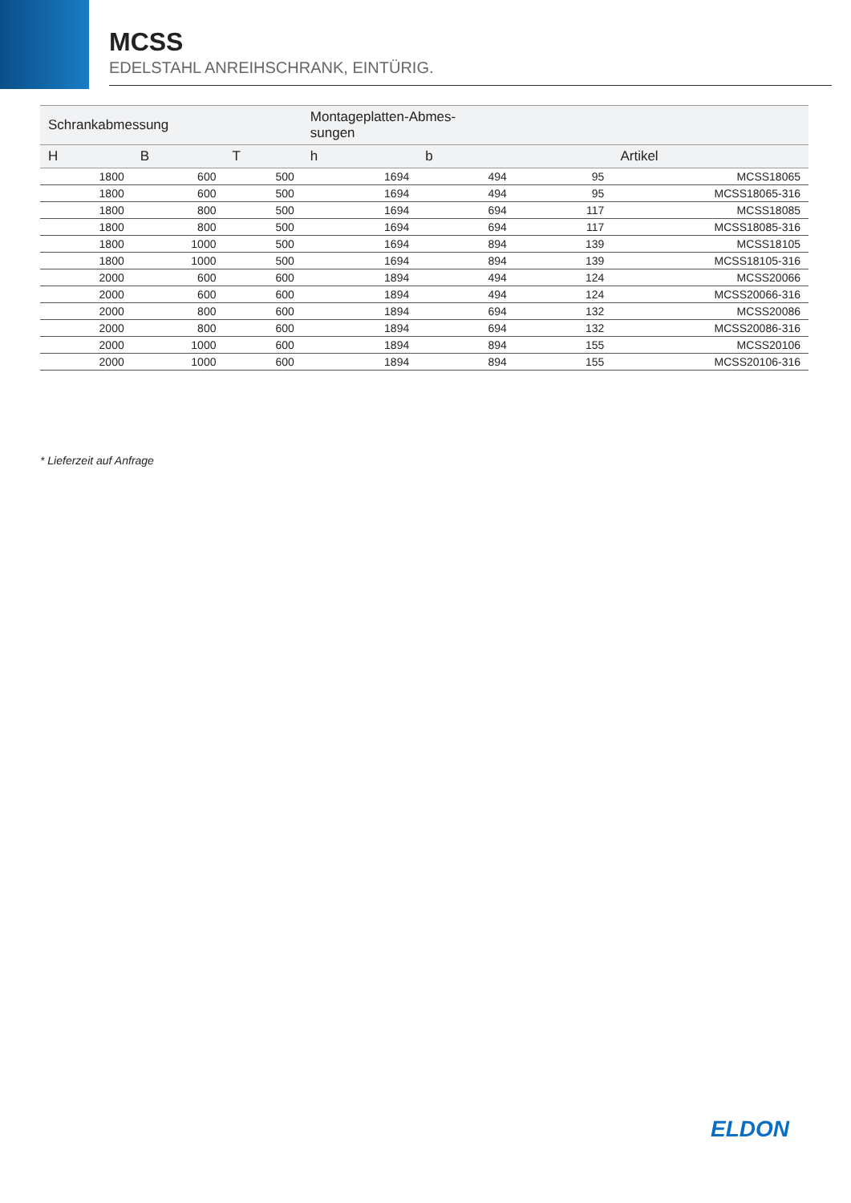MCSS
EDELSTAHL ANREIHSCHRANK, EINTÜRIG.
| Schrankabmessung | | | Montageplatten-Abmes- sungen | | | |
| --- | --- | --- | --- | --- | --- | --- |
| H | B | T | h | b | | Artikel |
| 1800 | 600 | 500 | 1694 | 494 | 95 | MCSS18065 |
| 1800 | 600 | 500 | 1694 | 494 | 95 | MCSS18065-316 |
| 1800 | 800 | 500 | 1694 | 694 | 117 | MCSS18085 |
| 1800 | 800 | 500 | 1694 | 694 | 117 | MCSS18085-316 |
| 1800 | 1000 | 500 | 1694 | 894 | 139 | MCSS18105 |
| 1800 | 1000 | 500 | 1694 | 894 | 139 | MCSS18105-316 |
| 2000 | 600 | 600 | 1894 | 494 | 124 | MCSS20066 |
| 2000 | 600 | 600 | 1894 | 494 | 124 | MCSS20066-316 |
| 2000 | 800 | 600 | 1894 | 694 | 132 | MCSS20086 |
| 2000 | 800 | 600 | 1894 | 694 | 132 | MCSS20086-316 |
| 2000 | 1000 | 600 | 1894 | 894 | 155 | MCSS20106 |
| 2000 | 1000 | 600 | 1894 | 894 | 155 | MCSS20106-316 |
* Lieferzeit auf Anfrage
ELDON